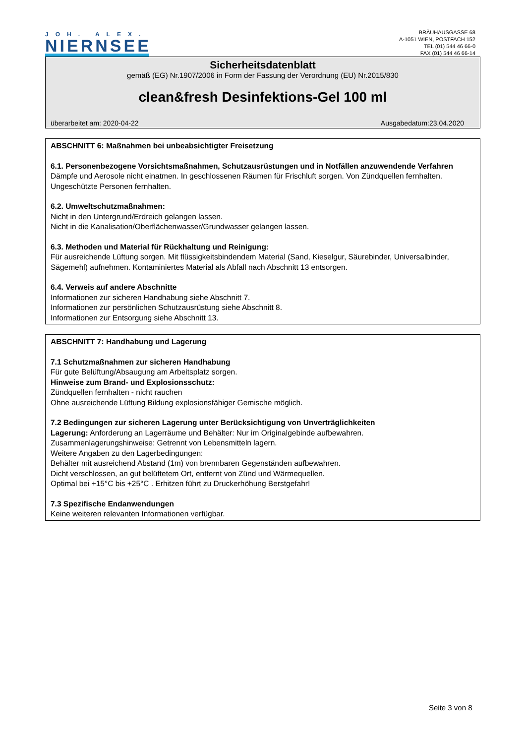JOH. ALEX.
NIERNSEE
BRÄUHAUSGASSE 68
A-1051 WIEN, POSTFACH 152
TEL (01) 544 46 66-0
FAX (01) 544 46 66-14
Sicherheitsdatenblatt
gemäß (EG) Nr.1907/2006 in Form der Fassung der Verordnung (EU) Nr.2015/830
clean&fresh Desinfektions-Gel 100 ml
überarbeitet am: 2020-04-22 Ausgabedatum:23.04.2020
ABSCHNITT 6: Maßnahmen bei unbeabsichtigter Freisetzung
6.1. Personenbezogene Vorsichtsmaßnahmen, Schutzausrüstungen und in Notfällen anzuwendende Verfahren
Dämpfe und Aerosole nicht einatmen. In geschlossenen Räumen für Frischluft sorgen. Von Zündquellen fernhalten. Ungeschützte Personen fernhalten.
6.2. Umweltschutzmaßnahmen:
Nicht in den Untergrund/Erdreich gelangen lassen.
Nicht in die Kanalisation/Oberflächenwasser/Grundwasser gelangen lassen.
6.3. Methoden und Material für Rückhaltung und Reinigung:
Für ausreichende Lüftung sorgen. Mit flüssigkeitsbindendem Material (Sand, Kieselgur, Säurebinder, Universalbinder, Sägemehl) aufnehmen. Kontaminiertes Material als Abfall nach Abschnitt 13 entsorgen.
6.4. Verweis auf andere Abschnitte
Informationen zur sicheren Handhabung siehe Abschnitt 7.
Informationen zur persönlichen Schutzausrüstung siehe Abschnitt 8.
Informationen zur Entsorgung siehe Abschnitt 13.
ABSCHNITT 7: Handhabung und Lagerung
7.1 Schutzmaßnahmen zur sicheren Handhabung
Für gute Belüftung/Absaugung am Arbeitsplatz sorgen.
Hinweise zum Brand- und Explosionsschutz:
Zündquellen fernhalten - nicht rauchen
Ohne ausreichende Lüftung Bildung explosionsfähiger Gemische möglich.
7.2 Bedingungen zur sicheren Lagerung unter Berücksichtigung von Unverträglichkeiten
Lagerung: Anforderung an Lagerräume und Behälter: Nur im Originalgebinde aufbewahren.
Zusammenlagerungshinweise: Getrennt von Lebensmitteln lagern.
Weitere Angaben zu den Lagerbedingungen:
Behälter mit ausreichend Abstand (1m) von brennbaren Gegenständen aufbewahren.
Dicht verschlossen, an gut belüftetem Ort, entfernt von Zünd und Wärmequellen.
Optimal bei +15°C bis +25°C . Erhitzen führt zu Druckerhöhung Berstgefahr!
7.3 Spezifische Endanwendungen
Keine weiteren relevanten Informationen verfügbar.
Seite 3 von 8